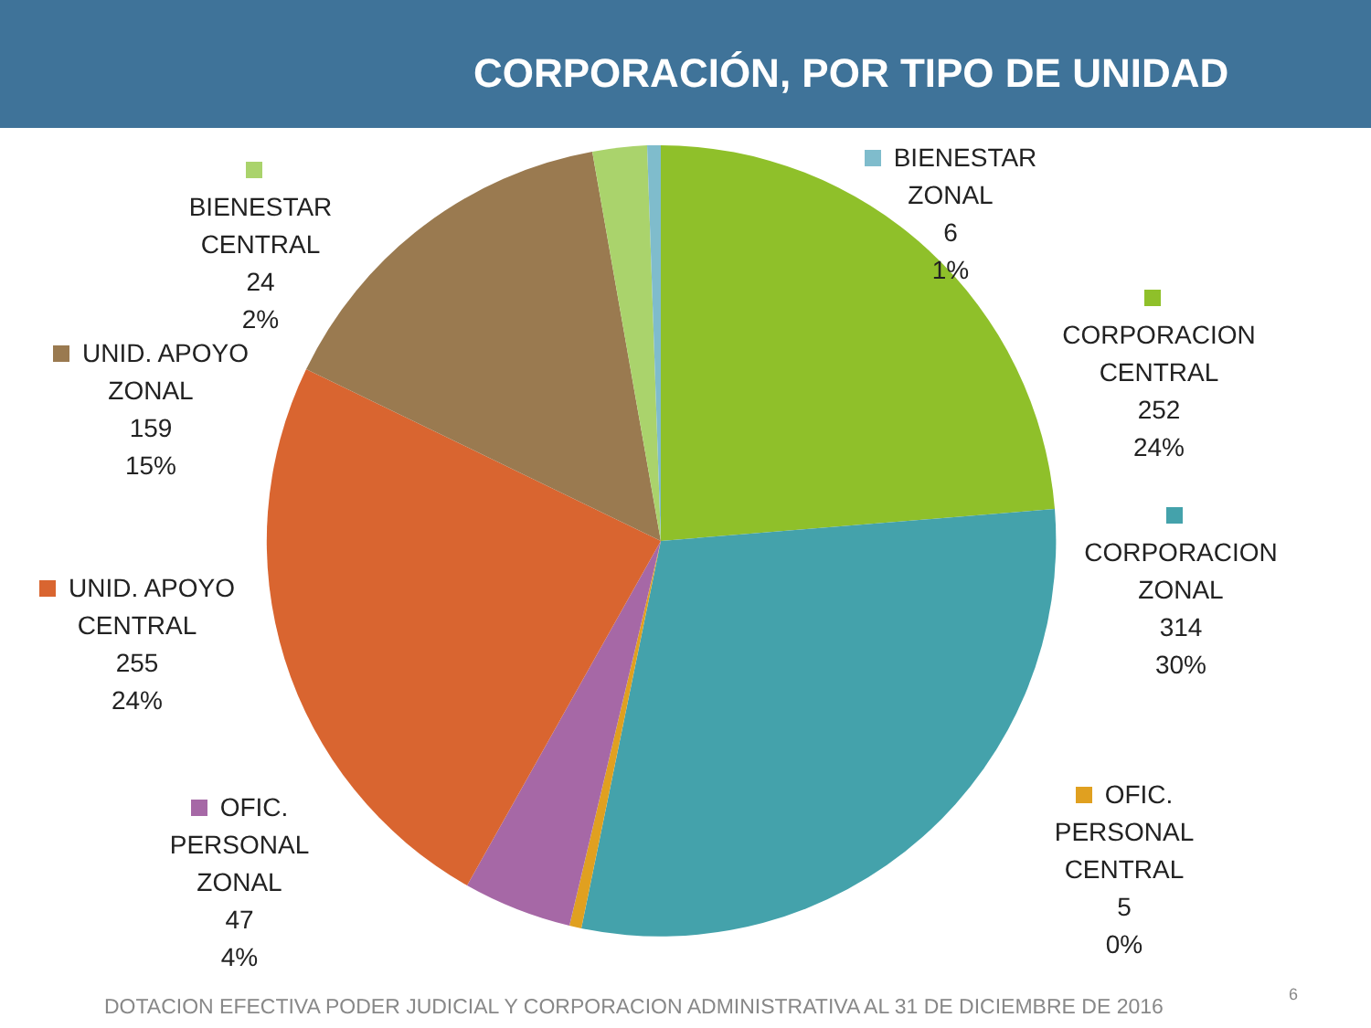CORPORACIÓN, POR TIPO DE UNIDAD
BIENESTAR
CENTRAL
24
2%
BIENESTAR ZONAL
6
1%
CORPORACION
CENTRAL
252
24%
UNID. APOYO
ZONAL
159
15%
CORPORACION
ZONAL
314
30%
UNID. APOYO
CENTRAL
255
24%
OFIC. PERSONAL
CENTRAL
5
0%
OFIC. PERSONAL
ZONAL
47
4%
DOTACION EFECTIVA PODER JUDICIAL Y CORPORACION ADMINISTRATIVA AL 31 DE DICIEMBRE DE 2016
6